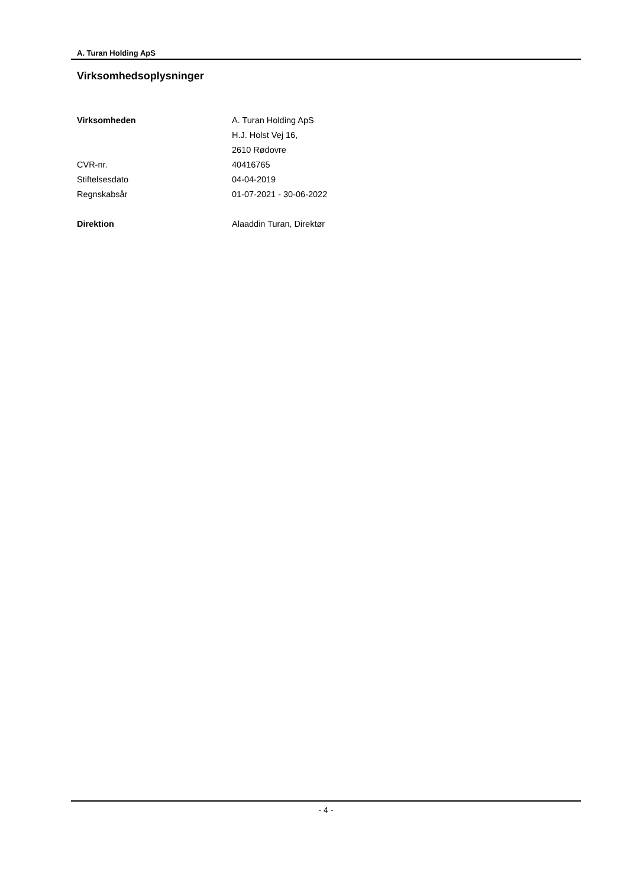A. Turan Holding ApS
Virksomhedsoplysninger
| Virksomheden | A. Turan Holding ApS |
| | H.J. Holst Vej 16, |
| | 2610 Rødovre |
| CVR-nr. | 40416765 |
| Stiftelsesdato | 04-04-2019 |
| Regnskabsår | 01-07-2021 - 30-06-2022 |
| Direktion | Alaaddin Turan, Direktør |
- 4 -